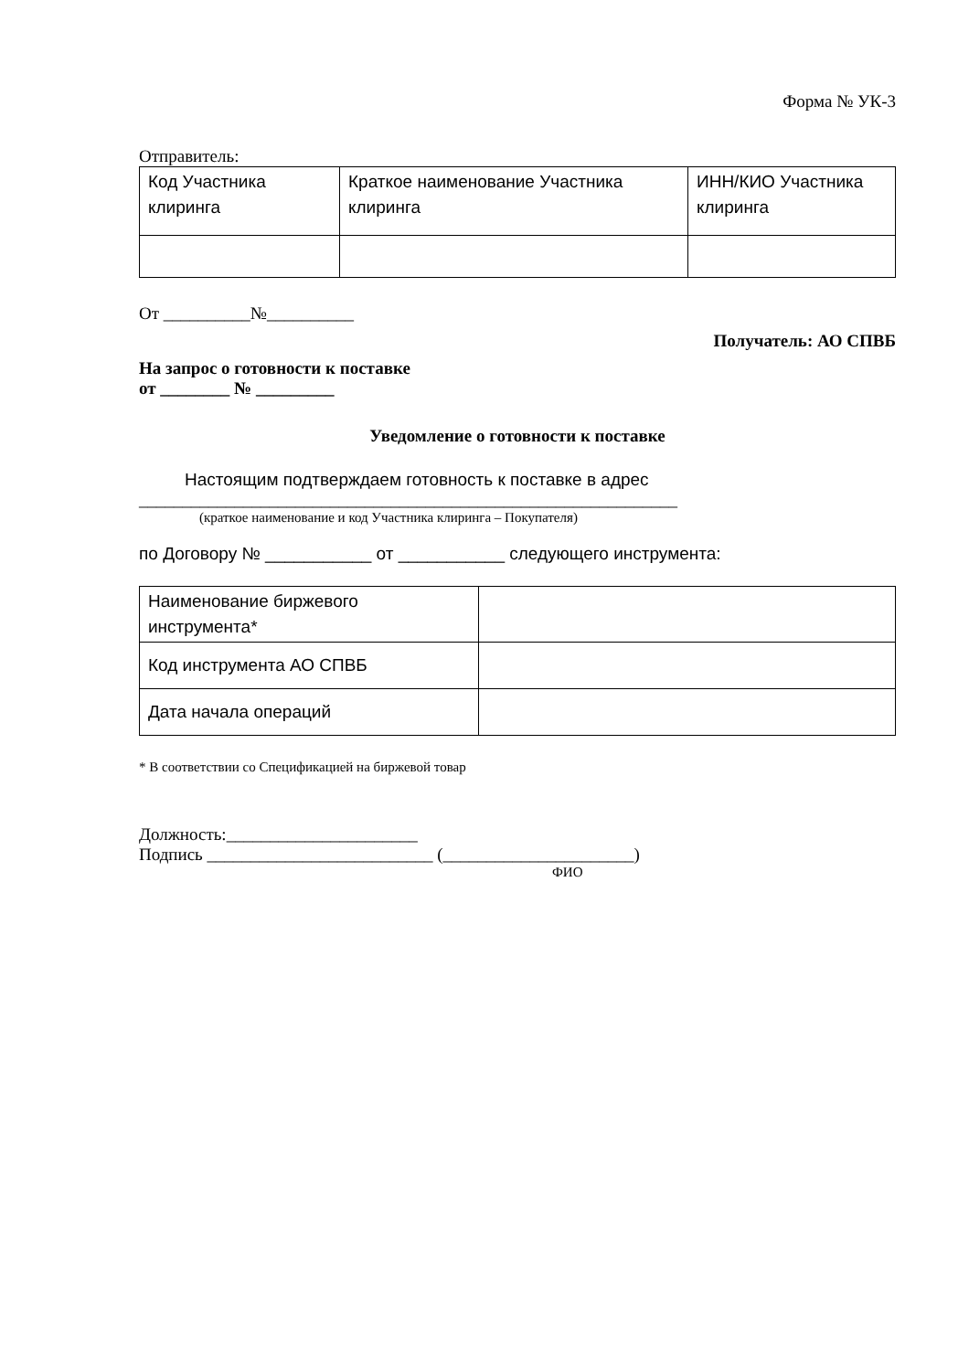Форма № УК-3
Отправитель:
| Код Участника клиринга | Краткое наименование Участника клиринга | ИНН/КИО Участника клиринга |
От __________№__________
Получатель: АО СПВБ
На запрос о готовности к поставке
от ________ № _________
Уведомление о готовности к поставке
Настоящим подтверждаем готовность к поставке в адрес
______________________________________________________________
(краткое наименование и код Участника клиринга – Покупателя)
по Договору № ___________ от ___________ следующего инструмента:
| Наименование биржевого инструмента* | |
| Код инструмента АО СПВБ | |
| Дата начала операций | |
* В соответствии со Спецификацией на биржевой товар
Должность:______________________
Подпись __________________________ (______________________)
ФИО